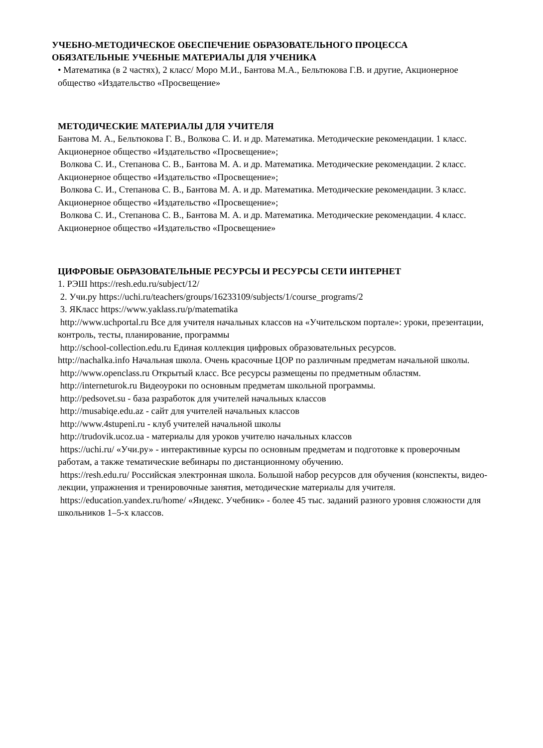УЧЕБНО-МЕТОДИЧЕСКОЕ ОБЕСПЕЧЕНИЕ ОБРАЗОВАТЕЛЬНОГО ПРОЦЕССА
ОБЯЗАТЕЛЬНЫЕ УЧЕБНЫЕ МАТЕРИАЛЫ ДЛЯ УЧЕНИКА
• Математика (в 2 частях), 2 класс/ Моро М.И., Бантова М.А., Бельтюкова Г.В. и другие, Акционерное общество «Издательство «Просвещение»
МЕТОДИЧЕСКИЕ МАТЕРИАЛЫ ДЛЯ УЧИТЕЛЯ
Бантова М. А., Бельтюкова Г. В., Волкова С. И. и др. Математика. Методические рекомендации. 1 класс. Акционерное общество «Издательство «Просвещение»;
Волкова С. И., Степанова С. В., Бантова М. А. и др. Математика. Методические рекомендации. 2 класс. Акционерное общество «Издательство «Просвещение»;
Волкова С. И., Степанова С. В., Бантова М. А. и др. Математика. Методические рекомендации. 3 класс. Акционерное общество «Издательство «Просвещение»;
Волкова С. И., Степанова С. В., Бантова М. А. и др. Математика. Методические рекомендации. 4 класс. Акционерное общество «Издательство «Просвещение»
ЦИФРОВЫЕ ОБРАЗОВАТЕЛЬНЫЕ РЕСУРСЫ И РЕСУРСЫ СЕТИ ИНТЕРНЕТ
1. РЭШ https://resh.edu.ru/subject/12/
2. Учи.ру https://uchi.ru/teachers/groups/16233109/subjects/1/course_programs/2
3. ЯКласс https://www.yaklass.ru/p/matematika
http://www.uchportal.ru Все для учителя начальных классов на «Учительском портале»: уроки, презентации, контроль, тесты, планирование, программы
http://school-collection.edu.ru Единая коллекция цифровых образовательных ресурсов.
http://nachalka.info Начальная школа. Очень красочные ЦОР по различным предметам начальной школы.
http://www.openclass.ru Открытый класс. Все ресурсы размещены по предметным областям.
http://interneturok.ru Видеоуроки по основным предметам школьной программы.
http://pedsovet.su - база разработок для учителей начальных классов
http://musabiqe.edu.az - сайт для учителей начальных классов
http://www.4stupeni.ru - клуб учителей начальной школы
http://trudovik.ucoz.ua - материалы для уроков учителю начальных классов
https://uchi.ru/ «Учи.ру» - интерактивные курсы по основным предметам и подготовке к проверочным работам, а также тематические вебинары по дистанционному обучению.
https://resh.edu.ru/ Российская электронная школа. Большой набор ресурсов для обучения (конспекты, видео-лекции, упражнения и тренировочные занятия, методические материалы для учителя.
https://education.yandex.ru/home/ «Яндекс. Учебник» - более 45 тыс. заданий разного уровня сложности для школьников 1–5-х классов.